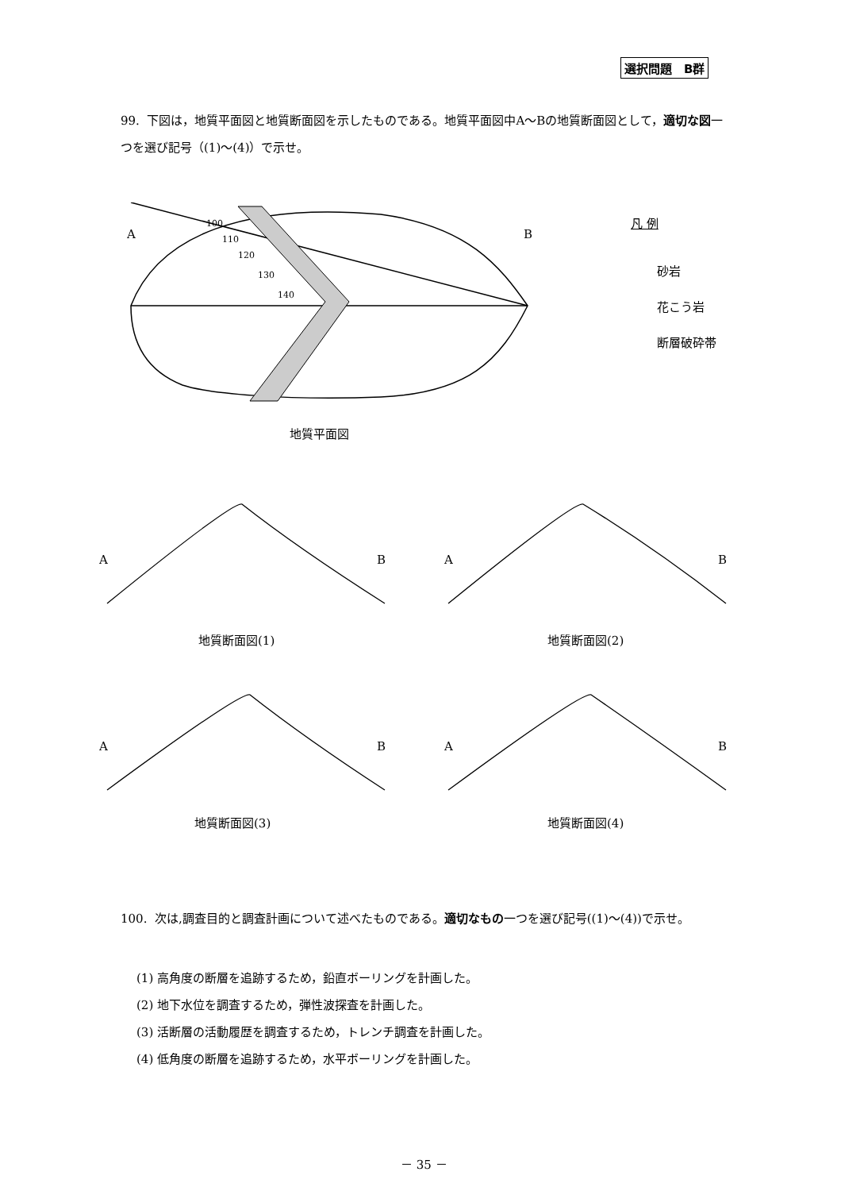選択問題　B群
99. 下図は，地質平面図と地質断面図を示したものである。地質平面図中A～Bの地質断面図として，適切な図一つを選び記号（(1)～(4)）で示せ。
A
B
100
110
120
130
140
凡 例
砂岩
花こう岩
断層破砕帯
地質平面図
A
B
A
B
A
B
A
B
地質断面図(1) 地質断面図(2)
地質断面図(3) 地質断面図(4)
100. 次は,調査目的と調査計画について述べたものである。適切なもの一つを選び記号((1)～(4))で示せ。
(1) 高角度の断層を追跡するため，鉛直ボーリングを計画した。
(2) 地下水位を調査するため，弾性波探査を計画した。
(3) 活断層の活動履歴を調査するため，トレンチ調査を計画した。
(4) 低角度の断層を追跡するため，水平ボーリングを計画した。
－ 35 －